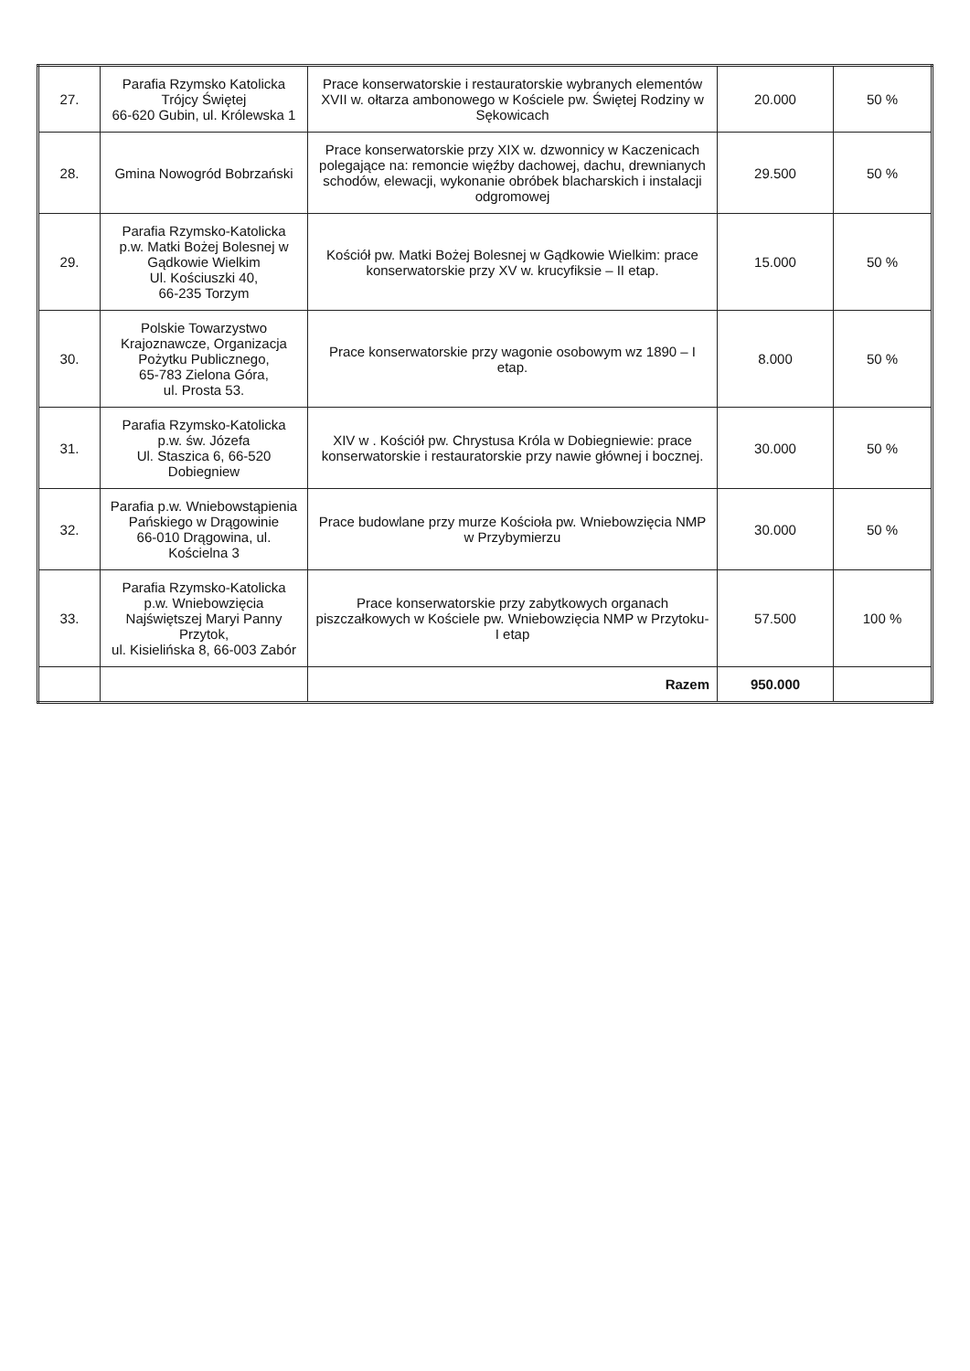| 27. | Parafia Rzymsko Katolicka Trójcy Świętej 66-620 Gubin, ul. Królewska 1 | Prace konserwatorskie i restauratorskie wybranych elementów XVII w. ołtarza ambonowego w Kościele pw. Świętej Rodziny w Sękowicach | 20.000 | 50 % |
| 28. | Gmina Nowogród Bobrzański | Prace konserwatorskie przy XIX w. dzwonnicy w Kaczenicach polegające na: remoncie więźby dachowej, dachu, drewnianych schodów, elewacji, wykonanie obróbek blacharskich i instalacji odgromowej | 29.500 | 50 % |
| 29. | Parafia Rzymsko-Katolicka p.w. Matki Bożej Bolesnej w Gądkowie Wielkim Ul. Kościuszki 40, 66-235 Torzym | Kościół pw. Matki Bożej Bolesnej w Gądkowie Wielkim: prace konserwatorskie przy XV w. krucyfiksie – II etap. | 15.000 | 50 % |
| 30. | Polskie Towarzystwo Krajoznawcze, Organizacja Pożytku Publicznego, 65-783 Zielona Góra, ul. Prosta 53. | Prace konserwatorskie przy wagonie osobowym wz 1890 – I etap. | 8.000 | 50 % |
| 31. | Parafia Rzymsko-Katolicka p.w. św. Józefa Ul. Staszica 6, 66-520 Dobiegniew | XIV w . Kościół pw. Chrystusa Króla w Dobiegniewie: prace konserwatorskie i restauratorskie przy nawie głównej i bocznej. | 30.000 | 50 % |
| 32. | Parafia p.w. Wniebowstąpienia Pańskiego w Drągowinie 66-010 Drągowina, ul. Kościelna 3 | Prace budowlane przy murze Kościoła pw. Wniebowzięcia NMP w Przybymierzu | 30.000 | 50 % |
| 33. | Parafia Rzymsko-Katolicka p.w. Wniebowzięcia Najświętszej Maryi Panny Przytok, ul. Kisielińska 8, 66-003 Zabór | Prace konserwatorskie przy zabytkowych organach piszczałkowych w Kościele pw. Wniebowzięcia NMP w Przytoku- I etap | 57.500 | 100 % |
| | | Razem | 950.000 | |